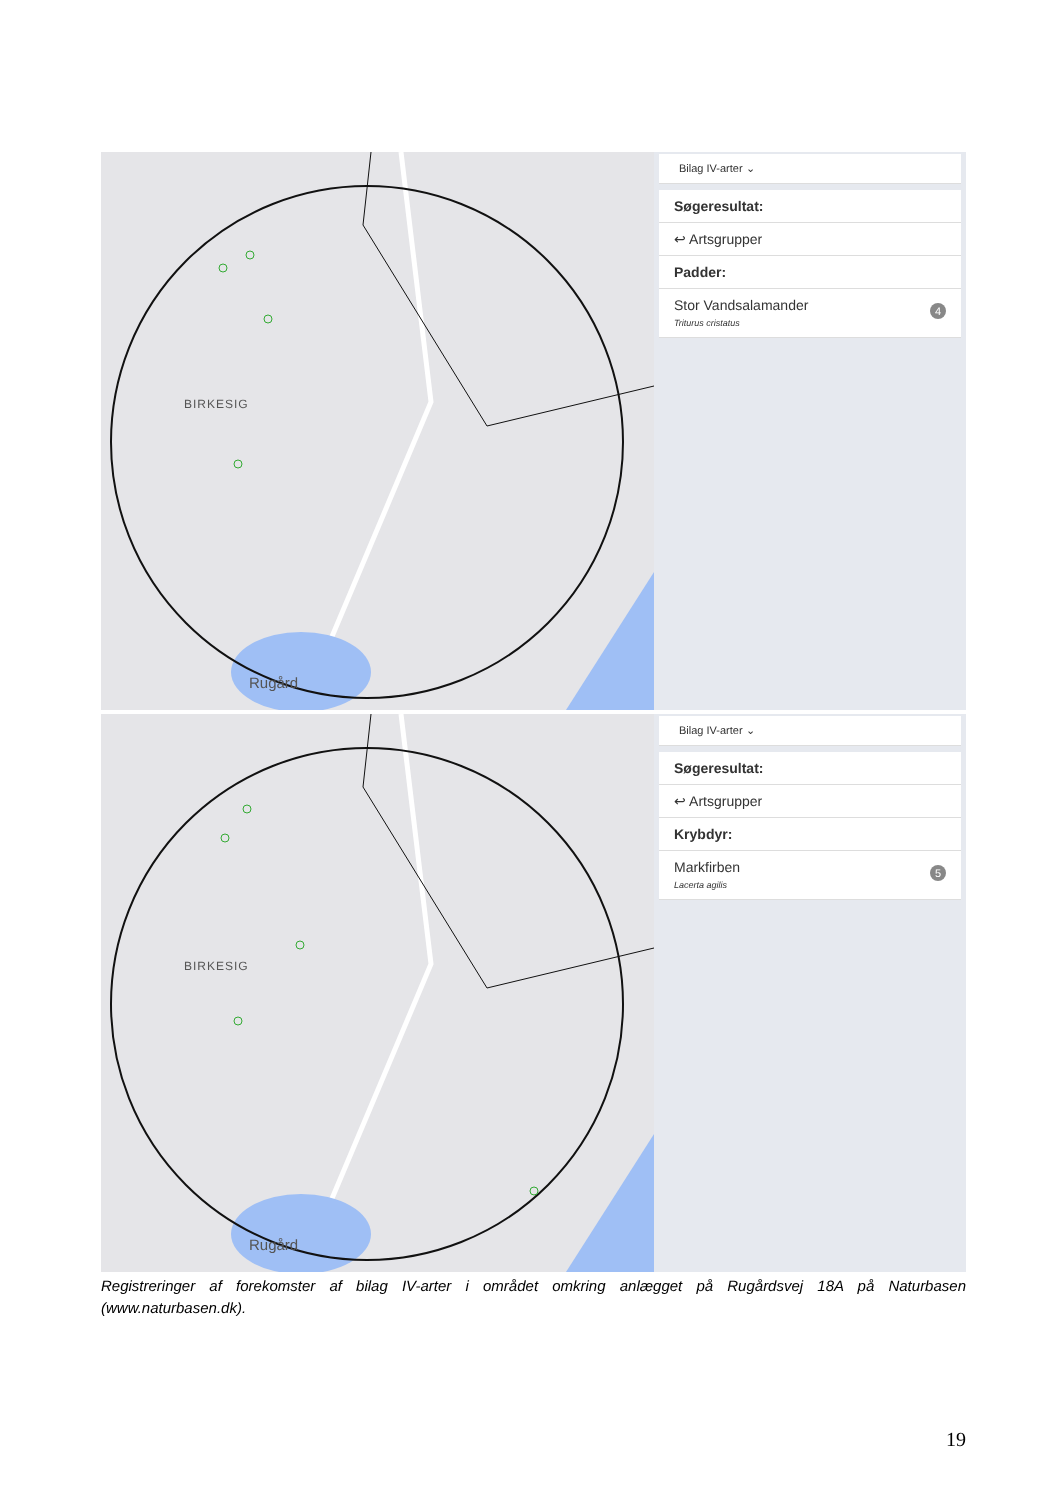BIRKESIG
Rugård
Bilag IV-arter ⌄
Søgeresultat:
↩ Artsgrupper
Padder:
4 Stor Vandsalamander
Triturus cristatus
BIRKESIG
Rugård
Bilag IV-arter ⌄
Søgeresultat:
↩ Artsgrupper
Krybdyr:
5 Markfirben
Lacerta agilis
Registreringer af forekomster af bilag IV-arter i området omkring anlægget på Rugårdsvej 18A på Naturbasen (www.naturbasen.dk).
19